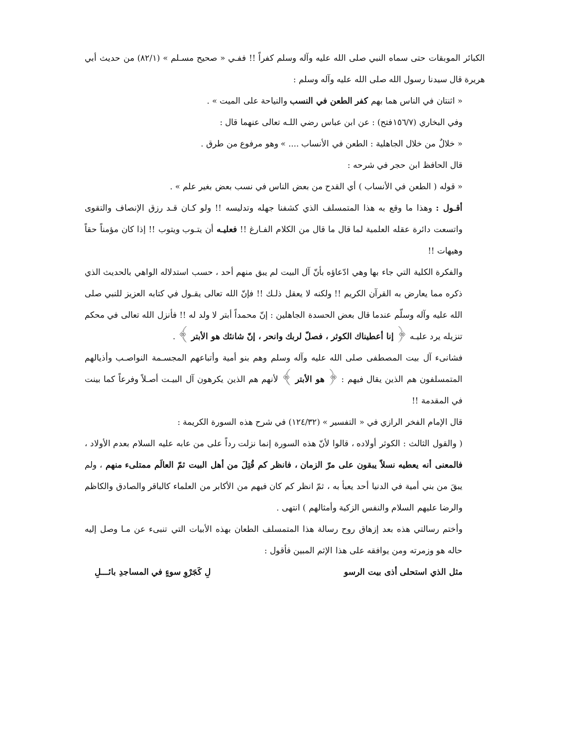الكبائر الموبقات حتى سماه النبي صلى الله عليه وآله وسلم كفراً !! ففـي « صحيح مسـلم » (٨٢/١) من حديث أبي هريرة قال سيدنا رسول الله صلى الله عليه وآله وسلم :
« اثنتان في الناس هما بهم كفر الطعن في النسب والنياحة على الميت » .
وفي البخاري (١٥٦/٧فتح) : عن ابن عباس رضي اللـه تعالى عنهما قال :
« خلالٌ من خلال الجاهلية : الطعن في الأنساب .... » وهو مرفوع من طرق .
قال الحافظ ابن حجر في شرحه :
« قوله ( الطعن في الأنساب ) أي القدح من بعض الناس في نسب بعض بغير علم » .
أقـول : وهذا ما وقع به هذا المتمسلف الذي كشفنا جهله وتدليسه !! ولو كـان قـد رزق الإنصاف والتقوى واتسعت دائرة عقله العلمية لما قال ما قال من الكلام الفـارغ !! فعليـه أن يتـوب ويتوب !! إذا كان مؤمناً حقاً وهيهات !!
والفكرة الكلية التي جاء بها وهي ادّعاؤه بأنّ آل البيت لم يبق منهم أحد ، حسب استدلاله الواهي بالحديث الذي ذكره مما يعارض به القرآن الكريم !! ولكنه لا يعقل ذلـك !! فإنّ الله تعالى يقـول في كتابه العزيز للنبي صلى الله عليه وآله وسلّم عندما قال بعض الحسدة الجاهلين : إنّ محمداً أبتر لا ولد له !! فأنزل الله تعالى في محكم تنزيله يرد عليـه ﴿ إنا أعطيناك الكوثر ، فصلّ لربك وانحر ، إنّ شانئك هو الأبتر ﴾ .
فشانىء آل بيت المصطفى صلى الله عليه وآله وسلم وهم بنو أمية وأتباعهم المجسـمة النواصـب وأذيالهم المتمسلفون هم الذين يقال فيهم : ﴿ هو الأبتر ﴾ لأنهم هم الذين يكرهون آل البيـت أصـلاً وفرعاً كما بينت في المقدمة !!
قال الإمام الفخر الرازي في « التفسير » (١٢٤/٣٢) في شرح هذه السورة الكريمة :
( والقول الثالث : الكوثر أولاده ، قالوا لأنّ هذه السورة إنما نزلت رداً على من عابه عليه السلام بعدم الأولاد ، فالمعنى أنه يعطيه نسلاً يبقون على مرّ الزمان ، فانظر كم قُتِلَ من أهل البيت ثمّ العالَم ممتلىء منهم ، ولم يبقَ من بني أمية في الدنيا أحد يعبأ به ، ثمّ انظر كم كان فيهم من الأكابر من العلماء كالباقر والصادق والكاظم والرضا عليهم السلام والنفس الزكية وأمثالهم ) انتهى .
وأختم رسالتي هذه بعد إزهاق روح رسالة هذا المتمسلف الطعان بهذه الأبيات التي تنبىء عن مـا وصل إليه حاله هو وزمرته ومن يوافقه على هذا الإثم المبين فأقول :
مثل الذي استحلى أذى بيت الرسو لِ كَجَرْوِ سوءٍ في المساجدِ بائـــلِ